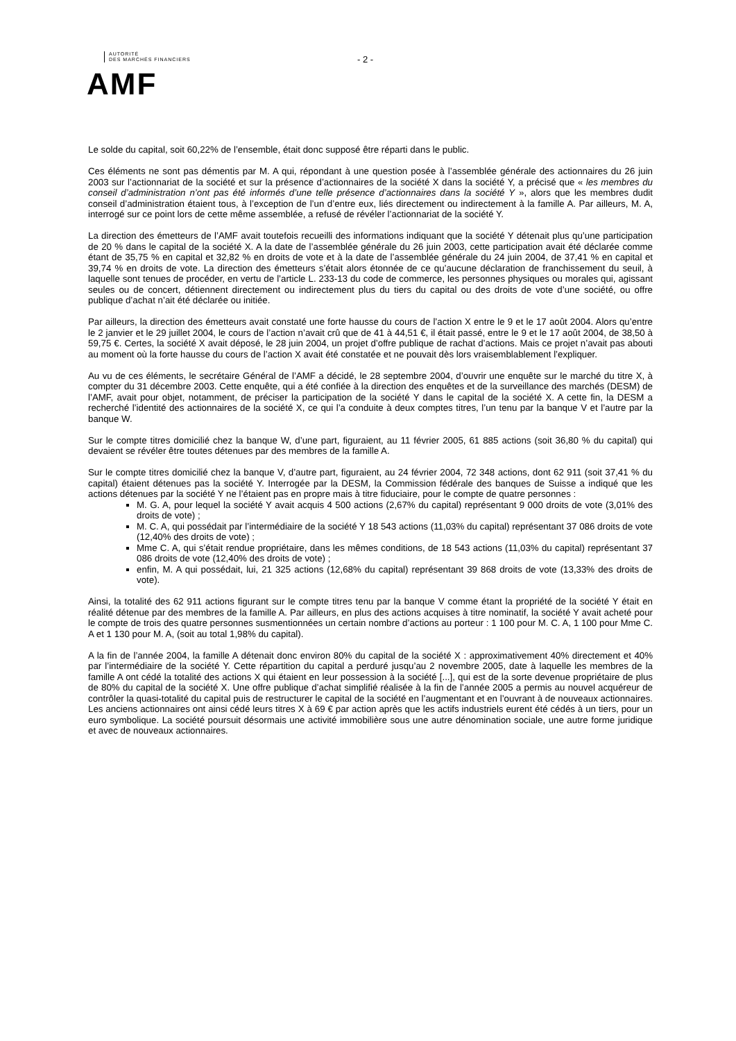AUTORITÉ
DES MARCHÉS FINANCIERS
AMF
- 2 -
Le solde du capital, soit 60,22% de l’ensemble, était donc supposé être réparti dans le public.
Ces éléments ne sont pas démentis par M. A qui, répondant à une question posée à l’assemblée générale des actionnaires du 26 juin 2003 sur l’actionnariat de la société et sur la présence d’actionnaires de la société X dans la société Y, a précisé que « les membres du conseil d’administration n’ont pas été informés d’une telle présence d’actionnaires dans la société Y », alors que les membres dudit conseil d’administration étaient tous, à l’exception de l’un d’entre eux, liés directement ou indirectement à la famille A. Par ailleurs, M. A, interrogé sur ce point lors de cette même assemblée, a refusé de révéler l’actionnariat de la société Y.
La direction des émetteurs de l’AMF avait toutefois recueilli des informations indiquant que la société Y détenait plus qu’une participation de 20 % dans le capital de la société X. A la date de l’assemblée générale du 26 juin 2003, cette participation avait été déclarée comme étant de 35,75 % en capital et 32,82 % en droits de vote et à la date de l’assemblée générale du 24 juin 2004, de 37,41 % en capital et 39,74 % en droits de vote. La direction des émetteurs s’était alors étonnée de ce qu’aucune déclaration de franchissement du seuil, à laquelle sont tenues de procéder, en vertu de l’article L. 233-13 du code de commerce, les personnes physiques ou morales qui, agissant seules ou de concert, détiennent directement ou indirectement plus du tiers du capital ou des droits de vote d’une société, ou offre publique d’achat n’ait été déclarée ou initiée.
Par ailleurs, la direction des émetteurs avait constaté une forte hausse du cours de l’action X entre le 9 et le 17 août 2004. Alors qu’entre le 2 janvier et le 29 juillet 2004, le cours de l’action n’avait crû que de 41 à 44,51 €, il était passé, entre le 9 et le 17 août 2004, de 38,50 à 59,75 €. Certes, la société X avait déposé, le 28 juin 2004, un projet d’offre publique de rachat d’actions. Mais ce projet n’avait pas abouti au moment où la forte hausse du cours de l’action X avait été constatée et ne pouvait dès lors vraisemblablement l’expliquer.
Au vu de ces éléments, le secrétaire Général de l’AMF a décidé, le 28 septembre 2004, d’ouvrir une enquête sur le marché du titre X, à compter du 31 décembre 2003. Cette enquête, qui a été confiée à la direction des enquêtes et de la surveillance des marchés (DESM) de l’AMF, avait pour objet, notamment, de préciser la participation de la société Y dans le capital de la société X. A cette fin, la DESM a recherché l’identité des actionnaires de la société X, ce qui l’a conduite à deux comptes titres, l’un tenu par la banque V et l’autre par la banque W.
Sur le compte titres domicilié chez la banque W, d’une part, figuraient, au 11 février 2005, 61 885 actions (soit 36,80 % du capital) qui devaient se révéler être toutes détenues par des membres de la famille A.
Sur le compte titres domicilié chez la banque V, d’autre part, figuraient, au 24 février 2004, 72 348 actions, dont 62 911 (soit 37,41 % du capital) étaient détenues pas la société Y. Interrogée par la DESM, la Commission fédérale des banques de Suisse a indiqué que les actions détenues par la société Y ne l’étaient pas en propre mais à titre fiduciaire, pour le compte de quatre personnes :
M. G. A, pour lequel la société Y avait acquis 4 500 actions (2,67% du capital) représentant 9 000 droits de vote (3,01% des droits de vote) ;
M. C. A, qui possédait par l’intermédiaire de la société Y 18 543 actions (11,03% du capital) représentant 37 086 droits de vote (12,40% des droits de vote) ;
Mme C. A, qui s’était rendue propriétaire, dans les mêmes conditions, de 18 543 actions (11,03% du capital) représentant 37 086 droits de vote (12,40% des droits de vote) ;
enfin, M. A qui possédait, lui, 21 325 actions (12,68% du capital) représentant 39 868 droits de vote (13,33% des droits de vote).
Ainsi, la totalité des 62 911 actions figurant sur le compte titres tenu par la banque V comme étant la propriété de la société Y était en réalité détenue par des membres de la famille A. Par ailleurs, en plus des actions acquises à titre nominatif, la société Y avait acheté pour le compte de trois des quatre personnes susmentionnées un certain nombre d’actions au porteur : 1 100 pour M. C. A, 1 100 pour Mme C. A et 1 130 pour M. A, (soit au total 1,98% du capital).
A la fin de l’année 2004, la famille A détenait donc environ 80% du capital de la société X : approximativement 40% directement et 40% par l’intermédiaire de la société Y. Cette répartition du capital a perduré jusqu’au 2 novembre 2005, date à laquelle les membres de la famille A ont cédé la totalité des actions X qui étaient en leur possession à la société [...], qui est de la sorte devenue propriétaire de plus de 80% du capital de la société X. Une offre publique d’achat simplifié réalisée à la fin de l’année 2005 a permis au nouvel acquéreur de contrôler la quasi-totalité du capital puis de restructurer le capital de la société en l’augmentant et en l’ouvrant à de nouveaux actionnaires. Les anciens actionnaires ont ainsi cédé leurs titres X à 69 € par action après que les actifs industriels eurent été cédés à un tiers, pour un euro symbolique. La société poursuit désormais une activité immobilière sous une autre dénomination sociale, une autre forme juridique et avec de nouveaux actionnaires.